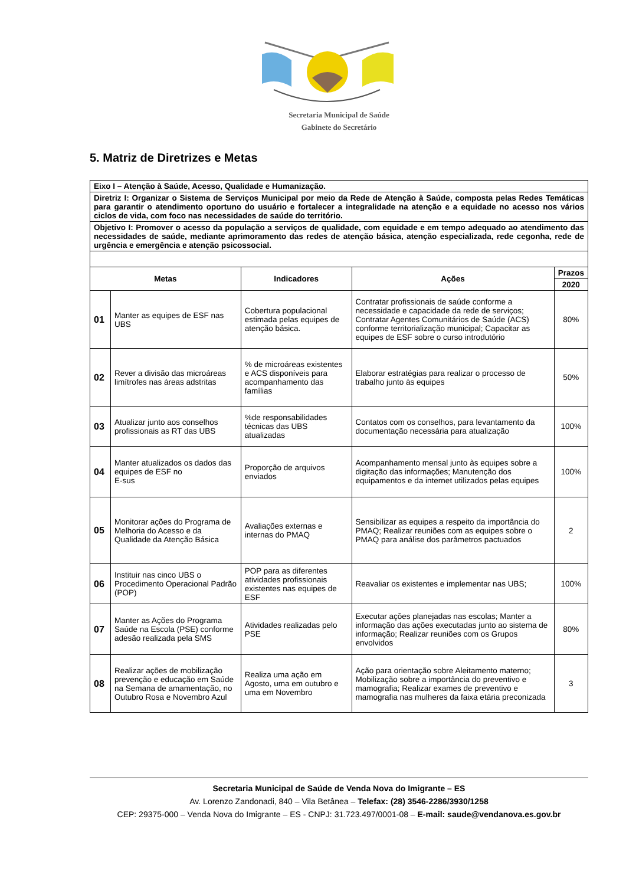Secretaria Municipal de Saúde
Gabinete do Secretário
5. Matriz de Diretrizes e Metas
| Eixo I – Atenção à Saúde, Acesso, Qualidade e Humanização. | | | | |
| Diretriz I: Organizar o Sistema de Serviços Municipal por meio da Rede de Atenção à Saúde, composta pelas Redes Temáticas para garantir o atendimento oportuno do usuário e fortalecer a integralidade na atenção e a equidade no acesso nos vários ciclos de vida, com foco nas necessidades de saúde do território. | | | | |
| Objetivo I: Promover o acesso da população a serviços de qualidade, com equidade e em tempo adequado ao atendimento das necessidades de saúde, mediante aprimoramento das redes de atenção básica, atenção especializada, rede cegonha, rede de urgência e emergência e atenção psicossocial. | | | | |
| Metas | | Indicadores | Ações | Prazos |
| | | | | 2020 |
| 01 | Manter as equipes de ESF nas UBS | Cobertura populacional estimada pelas equipes de atenção básica. | Contratar profissionais de saúde conforme a necessidade e capacidade da rede de serviços; Contratar Agentes Comunitários de Saúde (ACS) conforme territorialização municipal; Capacitar as equipes de ESF sobre o curso introdutório | 80% |
| 02 | Rever a divisão das microáreas limítrofes nas áreas adstritas | % de microáreas existentes e ACS disponíveis para acompanhamento das famílias | Elaborar estratégias para realizar o processo de trabalho junto às equipes | 50% |
| 03 | Atualizar junto aos conselhos profissionais as RT das UBS | %de responsabilidades técnicas das UBS atualizadas | Contatos com os conselhos, para levantamento da documentação necessária para atualização | 100% |
| 04 | Manter atualizados os dados das equipes de ESF no E-sus | Proporção de arquivos enviados | Acompanhamento mensal junto às equipes sobre a digitação das informações; Manutenção dos equipamentos e da internet utilizados pelas equipes | 100% |
| 05 | Monitorar ações do Programa de Melhoria do Acesso e da Qualidade da Atenção Básica | Avaliações externas e internas do PMAQ | Sensibilizar as equipes a respeito da importância do PMAQ; Realizar reuniões com as equipes sobre o PMAQ para análise dos parâmetros pactuados | 2 |
| 06 | Instituir nas cinco UBS o Procedimento Operacional Padrão (POP) | POP para as diferentes atividades profissionais existentes nas equipes de ESF | Reavaliar os existentes e implementar nas UBS; | 100% |
| 07 | Manter as Ações do Programa Saúde na Escola (PSE) conforme adesão realizada pela SMS | Atividades realizadas pelo PSE | Executar ações planejadas nas escolas; Manter a informação das ações executadas junto ao sistema de informação; Realizar reuniões com os Grupos envolvidos | 80% |
| 08 | Realizar ações de mobilização prevenção e educação em Saúde na Semana de amamentação, no Outubro Rosa e Novembro Azul | Realiza uma ação em Agosto, uma em outubro e uma em Novembro | Ação para orientação sobre Aleitamento materno; Mobilização sobre a importância do preventivo e mamografia; Realizar exames de preventivo e mamografia nas mulheres da faixa etária preconizada | 3 |
Secretaria Municipal de Saúde de Venda Nova do Imigrante – ES
Av. Lorenzo Zandonadi, 840 – Vila Betânea – Telefax: (28) 3546-2286/3930/1258
CEP: 29375-000 – Venda Nova do Imigrante – ES - CNPJ: 31.723.497/0001-08 – E-mail: saude@vendanova.es.gov.br